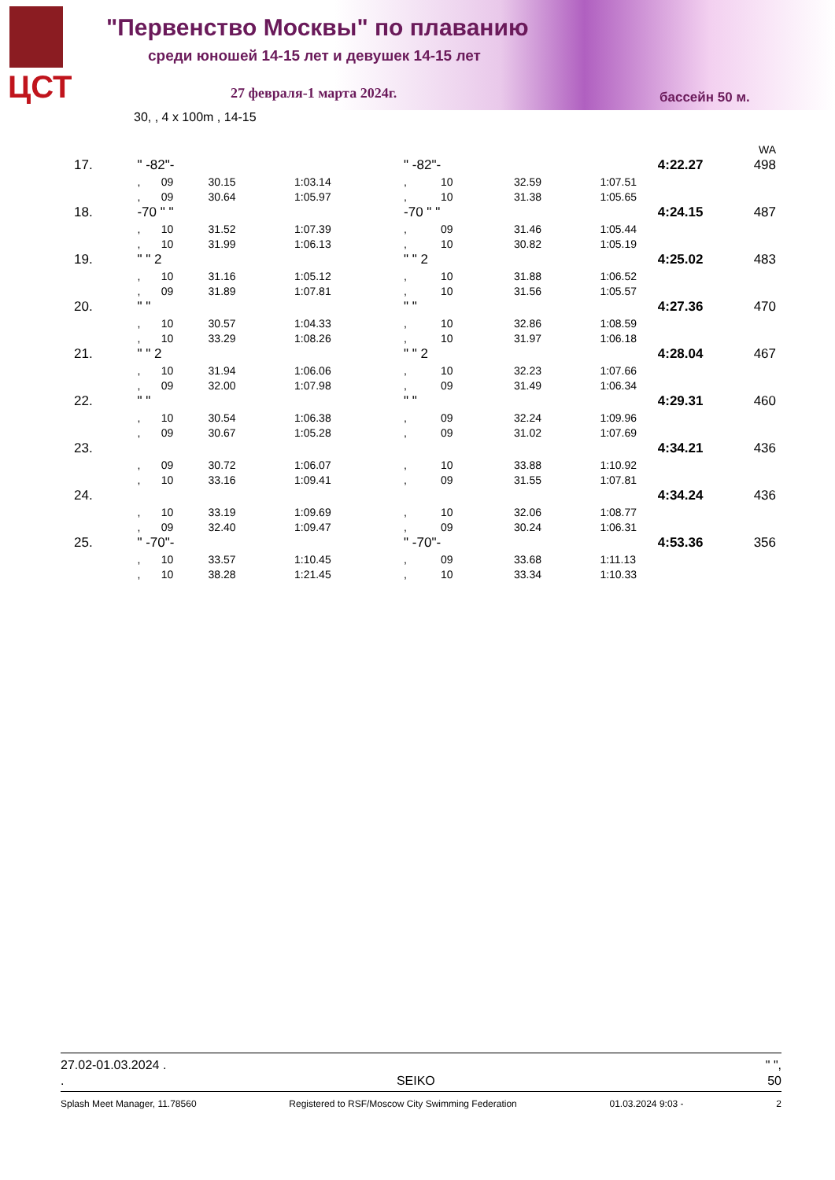ЦСТ
"Первенство Москвы" по плаванию
среди юношей 14-15 лет и девушек 14-15 лет
27 февраля-1 марта 2024г. бассейн 50 м.
30, , 4 x 100m , 14-15
| | | | | | | | | | WA |
| 17. | " -82"- | | | | " -82"- | | 4:22.27 | | 498 |
| | , | 09 | 30.15 | 1:03.14 | , | 10 | 32.59 | 1:07.51 | |
| | , | 09 | 30.64 | 1:05.97 | , | 10 | 31.38 | 1:05.65 | |
| 18. | -70 " " | | | | -70 " " | | 4:24.15 | | 487 |
| | , | 10 | 31.52 | 1:07.39 | , | 09 | 31.46 | 1:05.44 | |
| | , | 10 | 31.99 | 1:06.13 | , | 10 | 30.82 | 1:05.19 | |
| 19. | " " 2 | | | | " " 2 | | 4:25.02 | | 483 |
| | , | 10 | 31.16 | 1:05.12 | , | 10 | 31.88 | 1:06.52 | |
| | , | 09 | 31.89 | 1:07.81 | , | 10 | 31.56 | 1:05.57 | |
| 20. | " " | | | | " " | | 4:27.36 | | 470 |
| | , | 10 | 30.57 | 1:04.33 | , | 10 | 32.86 | 1:08.59 | |
| | , | 10 | 33.29 | 1:08.26 | , | 10 | 31.97 | 1:06.18 | |
| 21. | " " 2 | | | | " " 2 | | 4:28.04 | | 467 |
| | , | 10 | 31.94 | 1:06.06 | , | 10 | 32.23 | 1:07.66 | |
| | , | 09 | 32.00 | 1:07.98 | , | 09 | 31.49 | 1:06.34 | |
| 22. | " " | | | | " " | | 4:29.31 | | 460 |
| | , | 10 | 30.54 | 1:06.38 | , | 09 | 32.24 | 1:09.96 | |
| | , | 09 | 30.67 | 1:05.28 | , | 09 | 31.02 | 1:07.69 | |
| 23. | | | | | | | 4:34.21 | | 436 |
| | , | 09 | 30.72 | 1:06.07 | , | 10 | 33.88 | 1:10.92 | |
| | , | 10 | 33.16 | 1:09.41 | , | 09 | 31.55 | 1:07.81 | |
| 24. | | | | | | | 4:34.24 | | 436 |
| | , | 10 | 33.19 | 1:09.69 | , | 10 | 32.06 | 1:08.77 | |
| | , | 09 | 32.40 | 1:09.47 | , | 09 | 30.24 | 1:06.31 | |
| 25. | " -70"- | | | | " -70"- | | 4:53.36 | | 356 |
| | , | 10 | 33.57 | 1:10.45 | , | 09 | 33.68 | 1:11.13 | |
| | , | 10 | 38.28 | 1:21.45 | , | 10 | 33.34 | 1:10.33 | |
27.02-01.03.2024 . " ",
. SEIKO 50
Splash Meet Manager, 11.78560 Registered to RSF/Moscow City Swimming Federation 01.03.2024 9:03 - 2